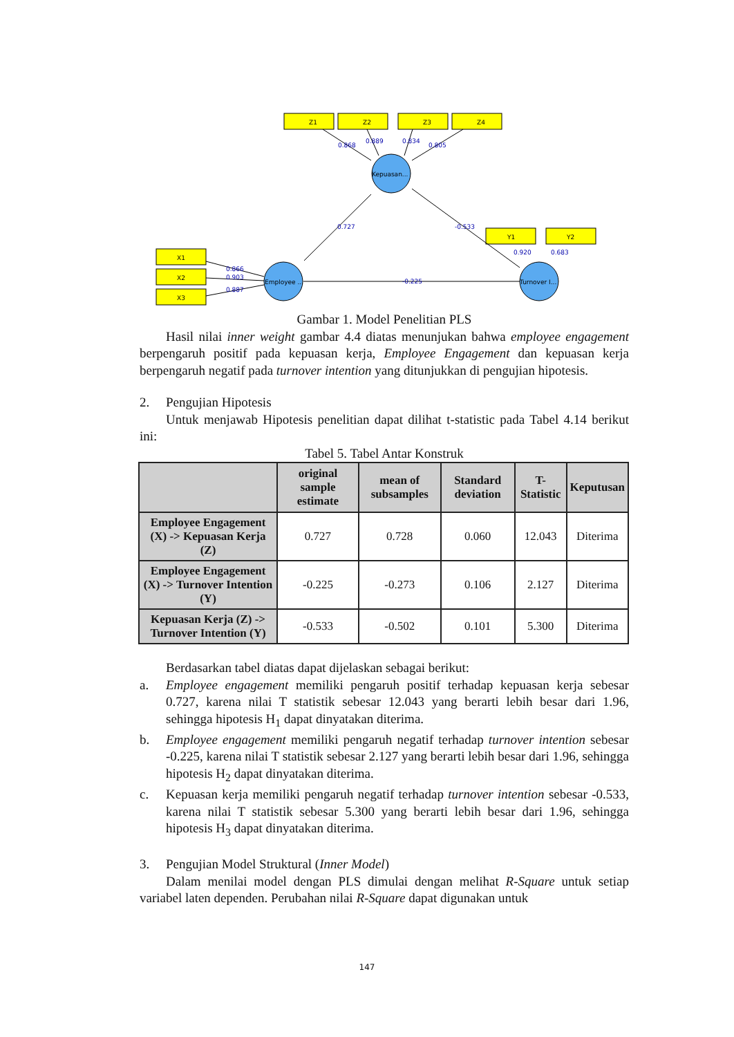0.727
-0.533
-0.225
0.868
0.889
0.834
0.805
0.866
0.903
0.887
0.920
0.683
Z1
Z2
Z3
Z4
X1
X2
X3
Y1
Y2
Kepuasan...
Employee ...
Turnover I...
Gambar 1. Model Penelitian PLS
Hasil nilai inner weight gambar 4.4 diatas menunjukan bahwa employee engagement berpengaruh positif pada kepuasan kerja, Employee Engagement dan kepuasan kerja berpengaruh negatif pada turnover intention yang ditunjukkan di pengujian hipotesis.
2.
Pengujian Hipotesis
Untuk menjawab Hipotesis penelitian dapat dilihat t-statistic pada Tabel 4.14 berikut ini:
Tabel 5. Tabel Antar Konstruk
| | original sample estimate | mean of subsamples | Standard deviation | T-Statistic | Keputusan |
| --- | --- | --- | --- | --- | --- |
| Employee Engagement (X) -> Kepuasan Kerja (Z) | 0.727 | 0.728 | 0.060 | 12.043 | Diterima |
| Employee Engagement (X) -> Turnover Intention (Y) | -0.225 | -0.273 | 0.106 | 2.127 | Diterima |
| Kepuasan Kerja (Z) -> Turnover Intention (Y) | -0.533 | -0.502 | 0.101 | 5.300 | Diterima |
Berdasarkan tabel diatas dapat dijelaskan sebagai berikut:
a.
Employee engagement memiliki pengaruh positif terhadap kepuasan kerja sebesar 0.727, karena nilai T statistik sebesar 12.043 yang berarti lebih besar dari 1.96, sehingga hipotesis H<sub>1</sub> dapat dinyatakan diterima.
b.
Employee engagement memiliki pengaruh negatif terhadap turnover intention sebesar -0.225, karena nilai T statistik sebesar 2.127 yang berarti lebih besar dari 1.96, sehingga hipotesis H<sub>2</sub> dapat dinyatakan diterima.
c.
Kepuasan kerja memiliki pengaruh negatif terhadap turnover intention sebesar -0.533, karena nilai T statistik sebesar 5.300 yang berarti lebih besar dari 1.96, sehingga hipotesis H<sub>3</sub> dapat dinyatakan diterima.
3.
Pengujian Model Struktural (Inner Model)
Dalam menilai model dengan PLS dimulai dengan melihat R-Square untuk setiap variabel laten dependen. Perubahan nilai R-Square dapat digunakan untuk
147